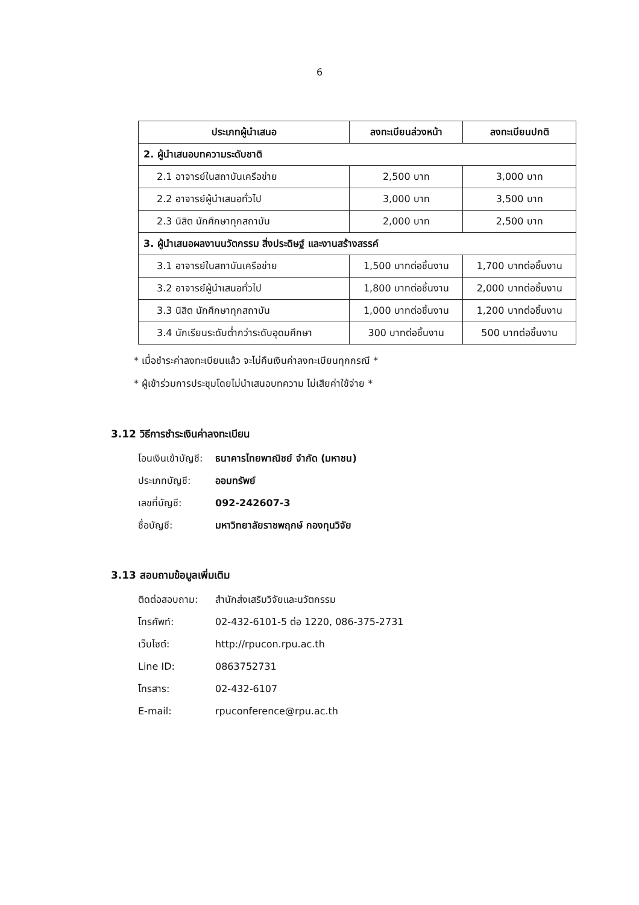6
| ประเภทผู้นำเสนอ | ลงทะเบียนล่วงหน้า | ลงทะเบียนปกติ |
| --- | --- | --- |
| 2. ผู้นำเสนอบทความระดับชาติ | | |
| 2.1 อาจารย์ในสถาบันเครือข่าย | 2,500 บาท | 3,000 บาท |
| 2.2 อาจารย์ผู้นำเสนอทั่วไป | 3,000 บาท | 3,500 บาท |
| 2.3 นิสิต นักศึกษาทุกสถาบัน | 2,000 บาท | 2,500 บาท |
| 3. ผู้นำเสนอผลงานนวัตกรรม สิ่งประดิษฐ์ และงานสร้างสรรค์ | | |
| 3.1 อาจารย์ในสถาบันเครือข่าย | 1,500 บาทต่อชิ้นงาน | 1,700 บาทต่อชิ้นงาน |
| 3.2 อาจารย์ผู้นำเสนอทั่วไป | 1,800 บาทต่อชิ้นงาน | 2,000 บาทต่อชิ้นงาน |
| 3.3 นิสิต นักศึกษาทุกสถาบัน | 1,000 บาทต่อชิ้นงาน | 1,200 บาทต่อชิ้นงาน |
| 3.4 นักเรียนระดับต่ำกว่าระดับอุดมศึกษา | 300 บาทต่อชิ้นงาน | 500 บาทต่อชิ้นงาน |
* เมื่อชำระค่าลงทะเบียนแล้ว จะไม่คืนเงินค่าลงทะเบียนทุกกรณี *
* ผู้เข้าร่วมการประชุมโดยไม่นำเสนอบทความ ไม่เสียค่าใช้จ่าย *
3.12 วิธีการชำระเงินค่าลงทะเบียน
โอนเงินเข้าบัญชี: ธนาคารไทยพาณิชย์ จำกัด (มหาชน)
ประเภทบัญชี: ออมทรัพย์
เลขที่บัญชี: 092-242607-3
ชื่อบัญชี: มหาวิทยาลัยราชพฤกษ์ กองทุนวิจัย
3.13 สอบถามข้อมูลเพิ่มเติม
ติดต่อสอบถาม: สำนักส่งเสริมวิจัยและนวัตกรรม
โทรศัพท์: 02-432-6101-5 ต่อ 1220, 086-375-2731
เว็บไซต์: http://rpucon.rpu.ac.th
Line ID: 0863752731
โทรสาร: 02-432-6107
E-mail: rpuconference@rpu.ac.th